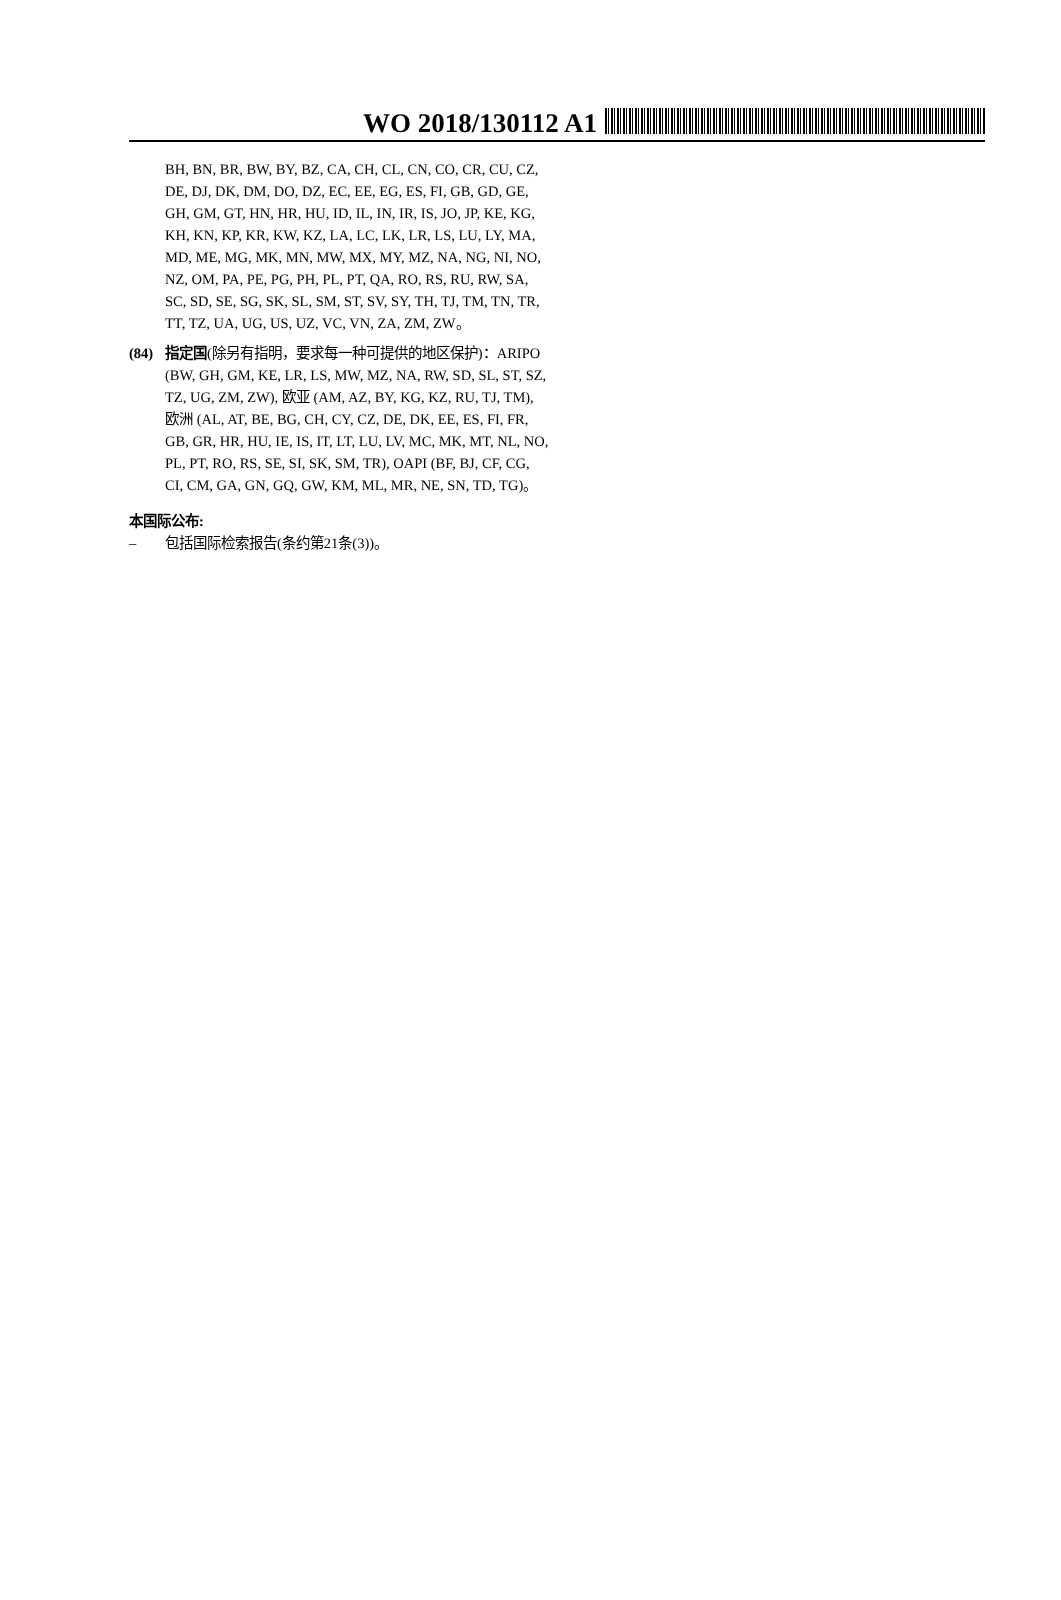WO 2018/130112 A1
BH, BN, BR, BW, BY, BZ, CA, CH, CL, CN, CO, CR, CU, CZ, DE, DJ, DK, DM, DO, DZ, EC, EE, EG, ES, FI, GB, GD, GE, GH, GM, GT, HN, HR, HU, ID, IL, IN, IR, IS, JO, JP, KE, KG, KH, KN, KP, KR, KW, KZ, LA, LC, LK, LR, LS, LU, LY, MA, MD, ME, MG, MK, MN, MW, MX, MY, MZ, NA, NG, NI, NO, NZ, OM, PA, PE, PG, PH, PL, PT, QA, RO, RS, RU, RW, SA, SC, SD, SE, SG, SK, SL, SM, ST, SV, SY, TH, TJ, TM, TN, TR, TT, TZ, UA, UG, US, UZ, VC, VN, ZA, ZM, ZW。
(84) 指定国(除另有指明，要求每一种可提供的地区保护)：ARIPO (BW, GH, GM, KE, LR, LS, MW, MZ, NA, RW, SD, SL, ST, SZ, TZ, UG, ZM, ZW), 欧亚 (AM, AZ, BY, KG, KZ, RU, TJ, TM), 欧洲 (AL, AT, BE, BG, CH, CY, CZ, DE, DK, EE, ES, FI, FR, GB, GR, HR, HU, IE, IS, IT, LT, LU, LV, MC, MK, MT, NL, NO, PL, PT, RO, RS, SE, SI, SK, SM, TR), OAPI (BF, BJ, CF, CG, CI, CM, GA, GN, GQ, GW, KM, ML, MR, NE, SN, TD, TG)。
本国际公布:
– 包括国际检索报告(条约第21条(3))。